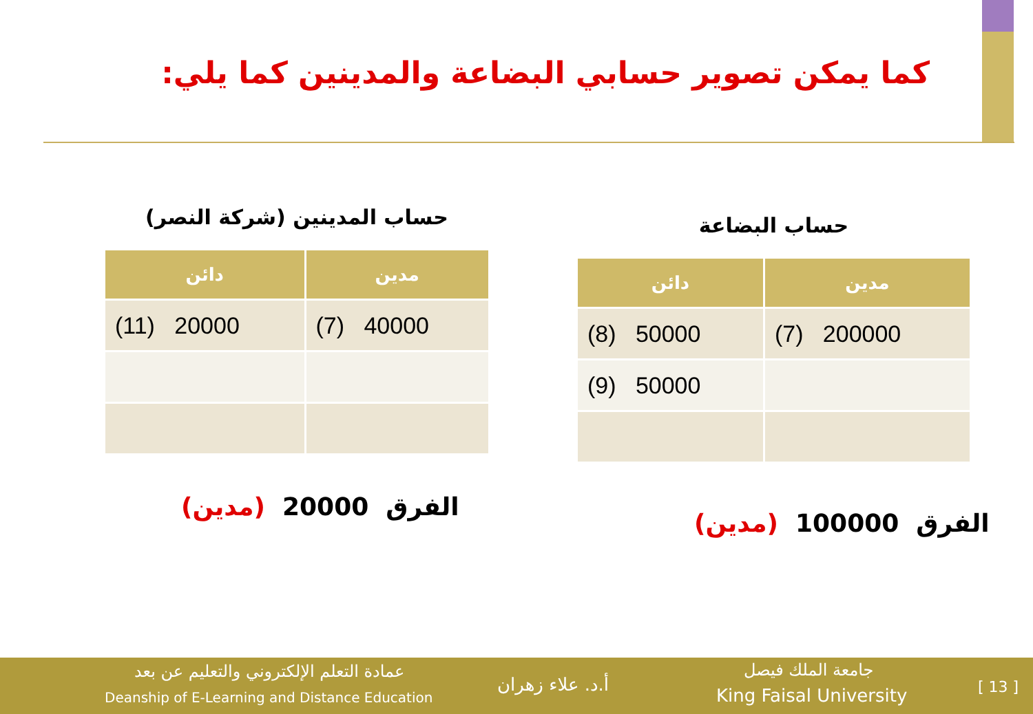كما يمكن تصوير حسابي البضاعة والمدينين كما يلي:
حساب البضاعة
| مدين | دائن |
| --- | --- |
| (7) 200000 | (8) 50000 |
| | (9) 50000 |
حساب المدينين (شركة النصر)
| مدين | دائن |
| --- | --- |
| (7) 40000 | (11) 20000 |
الفرق 100000 (مدين)
الفرق 20000 (مدين)
عمادة التعلم الإلكتروني والتعليم عن بعد
Deanship of E-Learning and Distance Education
أ.د. علاء زهران
جامعة الملك فيصل
King Faisal University [ 13 ]